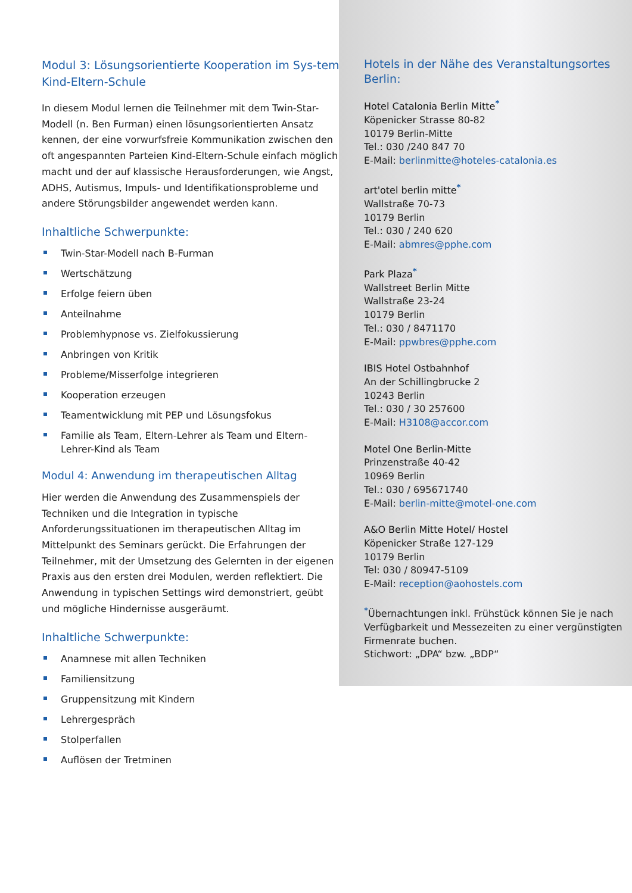Modul 3: Lösungsorientierte Kooperation im Sys-tem Kind-Eltern-Schule
In diesem Modul lernen die Teilnehmer mit dem Twin-Star-Modell (n. Ben Furman) einen lösungsorientierten Ansatz kennen, der eine vorwurfsfreie Kommunikation zwischen den oft angespannten Parteien Kind-Eltern-Schule einfach möglich macht und der auf klassische Herausforderungen, wie Angst, ADHS, Autismus, Impuls- und Identifikationsprobleme und andere Störungsbilder angewendet werden kann.
Inhaltliche Schwerpunkte:
Twin-Star-Modell nach B-Furman
Wertschätzung
Erfolge feiern üben
Anteilnahme
Problemhypnose vs. Zielfokussierung
Anbringen von Kritik
Probleme/Misserfolge integrieren
Kooperation erzeugen
Teamentwicklung mit PEP und Lösungsfokus
Familie als Team, Eltern-Lehrer als Team und Eltern-Lehrer-Kind als Team
Modul 4: Anwendung im therapeutischen Alltag
Hier werden die Anwendung des Zusammenspiels der Techniken und die Integration in typische Anforderungssituationen im therapeutischen Alltag im Mittelpunkt des Seminars gerückt. Die Erfahrungen der Teilnehmer, mit der Umsetzung des Gelernten in der eigenen Praxis aus den ersten drei Modulen, werden reflektiert. Die Anwendung in typischen Settings wird demonstriert, geübt und mögliche Hindernisse ausgeräumt.
Inhaltliche Schwerpunkte:
Anamnese mit allen Techniken
Familiensitzung
Gruppensitzung mit Kindern
Lehrergespräch
Stolperfallen
Auflösen der Tretminen
Hotels in der Nähe des Veranstaltungsortes Berlin:
Hotel Catalonia Berlin Mitte<sup>*</sup>
Köpenicker Strasse 80-82
10179 Berlin-Mitte
Tel.: 030 /240 847 70
E-Mail: berlinmitte@hoteles-catalonia.es
art'otel berlin mitte<sup>*</sup>
Wallstraße 70-73
10179 Berlin
Tel.: 030 / 240 620
E-Mail: abmres@pphe.com
Park Plaza<sup>*</sup>
Wallstreet Berlin Mitte
Wallstraße 23-24
10179 Berlin
Tel.: 030 / 8471170
E-Mail: ppwbres@pphe.com
IBIS Hotel Ostbahnhof
An der Schillingbrucke 2
10243 Berlin
Tel.: 030 / 30 257600
E-Mail: H3108@accor.com
Motel One Berlin-Mitte
Prinzenstraße 40-42
10969 Berlin
Tel.: 030 / 695671740
E-Mail: berlin-mitte@motel-one.com
A&O Berlin Mitte Hotel/ Hostel
Köpenicker Straße 127-129
10179 Berlin
Tel: 030 / 80947-5109
E-Mail: reception@aohostels.com
<sup>*</sup> Übernachtungen inkl. Frühstück können Sie je nach Verfügbarkeit und Messezeiten zu einer vergünstigten Firmenrate buchen.
Stichwort: „DPA“ bzw. „BDP“